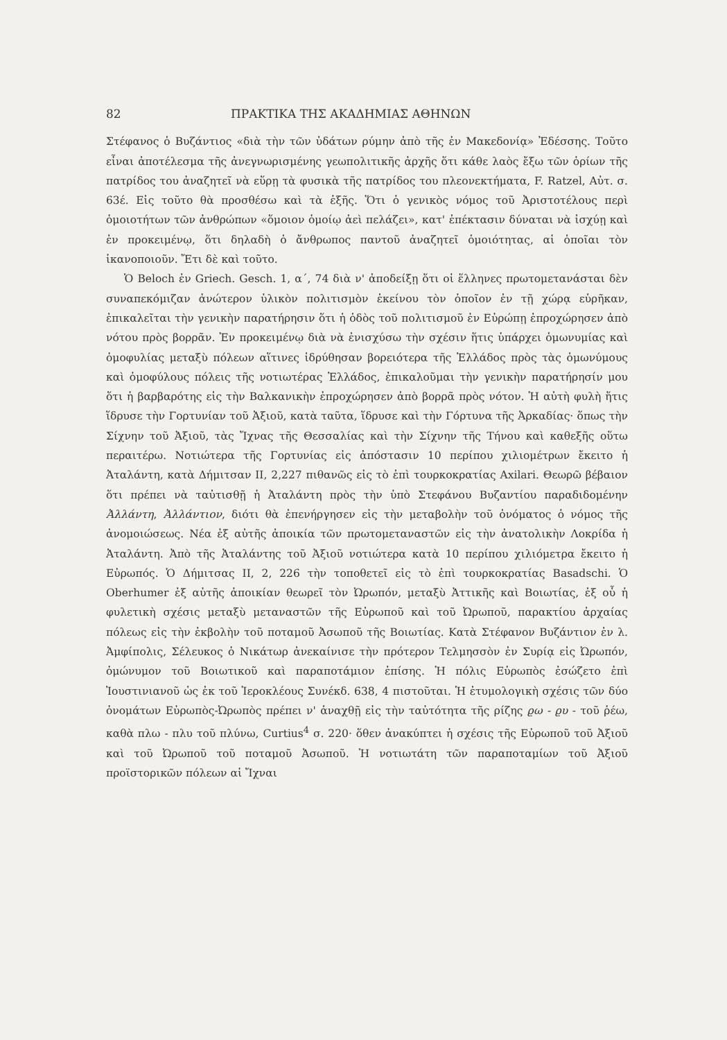82 ΠΡΑΚΤΙΚΑ ΤΗΣ ΑΚΑΔΗΜΙΑΣ ΑΘΗΝΩΝ
Στέφανος ὁ Βυζάντιος «διὰ τὴν τῶν ὑδάτων ρύμην ἀπὸ τῆς ἐν Μακεδονίᾳ» Ἐδέσσης. Τοῦτο εἶναι ἀποτέλεσμα τῆς ἀνεγνωρισμένης γεωπολιτικῆς ἀρχῆς ὅτι κάθε λαὸς ἔξω τῶν ὁρίων τῆς πατρίδος του ἀναζητεῖ νὰ εὕρῃ τὰ φυσικὰ τῆς πατρίδος του πλεονεκτήματα, F. Ratzel, Αὐτ. σ. 63έ. Εἰς τοῦτο θὰ προσθέσω καὶ τὰ ἑξῆς. Ὅτι ὁ γενικὸς νόμος τοῦ Ἀριστοτέλους περὶ ὁμοιοτήτων τῶν ἀνθρώπων «ὅμοιον ὁμοίῳ ἀεὶ πελάζει», κατ' ἐπέκτασιν δύναται νὰ ἰσχύῃ καὶ ἐν προκειμένῳ, ὅτι δηλαδὴ ὁ ἄνθρωπος παντοῦ ἀναζητεῖ ὁμοιότητας, αἱ ὁποῖαι τὸν ἱκανοποιοῦν. Ἔτι δὲ καὶ τοῦτο.
Ὁ Beloch ἐν Griech. Gesch. 1, α΄, 74 διὰ ν' ἀποδείξῃ ὅτι οἱ ἕλληνες πρωτομετανάσται δὲν συναπεκόμιζαν ἀνώτερον ὑλικὸν πολιτισμὸν ἐκείνου τὸν ὁποῖον ἐν τῇ χώρᾳ εὑρῆκαν, ἐπικαλεῖται τὴν γενικὴν παρατήρησιν ὅτι ἡ ὁδὸς τοῦ πολιτισμοῦ ἐν Εὐρώπῃ ἐπροχώρησεν ἀπὸ νότου πρὸς βορρᾶν. Ἐν προκειμένῳ διὰ νὰ ἐνισχύσω τὴν σχέσιν ἥτις ὑπάρχει ὁμωνυμίας καὶ ὁμοφυλίας μεταξὺ πόλεων αἵτινες ἱδρύθησαν βορειότερα τῆς Ἑλλάδος πρὸς τὰς ὁμωνύμους καὶ ὁμοφύλους πόλεις τῆς νοτιωτέρας Ἑλλάδος, ἐπικαλοῦμαι τὴν γενικὴν παρατήρησίν μου ὅτι ἡ βαρβαρότης εἰς τὴν Βαλκανικὴν ἐπροχώρησεν ἀπὸ βορρᾶ πρὸς νότον. Ἡ αὐτὴ φυλὴ ἥτις ἵδρυσε τὴν Γορτυνίαν τοῦ Ἀξιοῦ, κατὰ ταῦτα, ἵδρυσε καὶ τὴν Γόρτυνα τῆς Ἀρκαδίας· ὅπως τὴν Σίχνην τοῦ Ἀξιοῦ, τὰς Ἴχνας τῆς Θεσσαλίας καὶ τὴν Σίχνην τῆς Τήνου καὶ καθεξῆς οὕτω περαιτέρω. Νοτιώτερα τῆς Γορτυνίας εἰς ἀπόστασιν 10 περίπου χιλιομέτρων ἔκειτο ἡ Ἀταλάντη, κατὰ Δήμιτσαν II, 2,227 πιθανῶς εἰς τὸ ἐπὶ τουρκοκρατίας Axilari. Θεωρῶ βέβαιον ὅτι πρέπει νὰ ταὐτισθῇ ἡ Ἀταλάντη πρὸς τὴν ὑπὸ Στεφάνου Βυζαντίου παραδιδομένην Ἀλλάντη, Ἀλλάντιον, διότι θὰ ἐπενήργησεν εἰς τὴν μεταβολὴν τοῦ ὀνόματος ὁ νόμος τῆς ἀνομοιώσεως. Νέα ἐξ αὐτῆς ἀποικία τῶν πρωτομεταναστῶν εἰς τὴν ἀνατολικὴν Λοκρίδα ἡ Ἀταλάντη. Ἀπὸ τῆς Ἀταλάντης τοῦ Ἀξιοῦ νοτιώτερα κατὰ 10 περίπου χιλιόμετρα ἔκειτο ἡ Εὐρωπός. Ὁ Δήμιτσας II, 2, 226 τὴν τοποθετεῖ εἰς τὸ ἐπὶ τουρκοκρατίας Basadschi. Ὁ Oberhumer ἐξ αὐτῆς ἀποικίαν θεωρεῖ τὸν Ὠρωπόν, μεταξὺ Ἀττικῆς καὶ Βοιωτίας, ἐξ οὗ ἡ φυλετικὴ σχέσις μεταξὺ μεταναστῶν τῆς Εὐρωποῦ καὶ τοῦ Ὠρωποῦ, παρακτίου ἀρχαίας πόλεως εἰς τὴν ἐκβολὴν τοῦ ποταμοῦ Ἀσωποῦ τῆς Βοιωτίας. Κατὰ Στέφανον Βυζάντιον ἐν λ. Ἀμφίπολις, Σέλευκος ὁ Νικάτωρ ἀνεκαίνισε τὴν πρότερον Τελμησσὸν ἐν Συρίᾳ εἰς Ὠρωπόν, ὁμώνυμον τοῦ Βοιωτικοῦ καὶ παραποτάμιον ἐπίσης. Ἡ πόλις Εὐρωπὸς ἐσώζετο ἐπὶ Ἰουστινιανοῦ ὡς ἐκ τοῦ Ἱεροκλέους Συνέκδ. 638, 4 πιστοῦται. Ἡ ἐτυμολογικὴ σχέσις τῶν δύο ὀνομάτων Εὐρωπὸς-Ὠρωπὸς πρέπει ν' ἀναχθῇ εἰς τὴν ταὐτότητα τῆς ρίζης ϱω - ϱυ - τοῦ ῥέω, καθὰ πλω - πλυ τοῦ πλύνω, Curtius<sup>4</sup> σ. 220· ὅθεν ἀνακύπτει ἡ σχέσις τῆς Εὐρωποῦ τοῦ Ἀξιοῦ καὶ τοῦ Ὠρωποῦ τοῦ ποταμοῦ Ἀσωποῦ. Ἡ νοτιωτάτη τῶν παραποταμίων τοῦ Ἀξιοῦ προϊστορικῶν πόλεων αἱ Ἴχναι